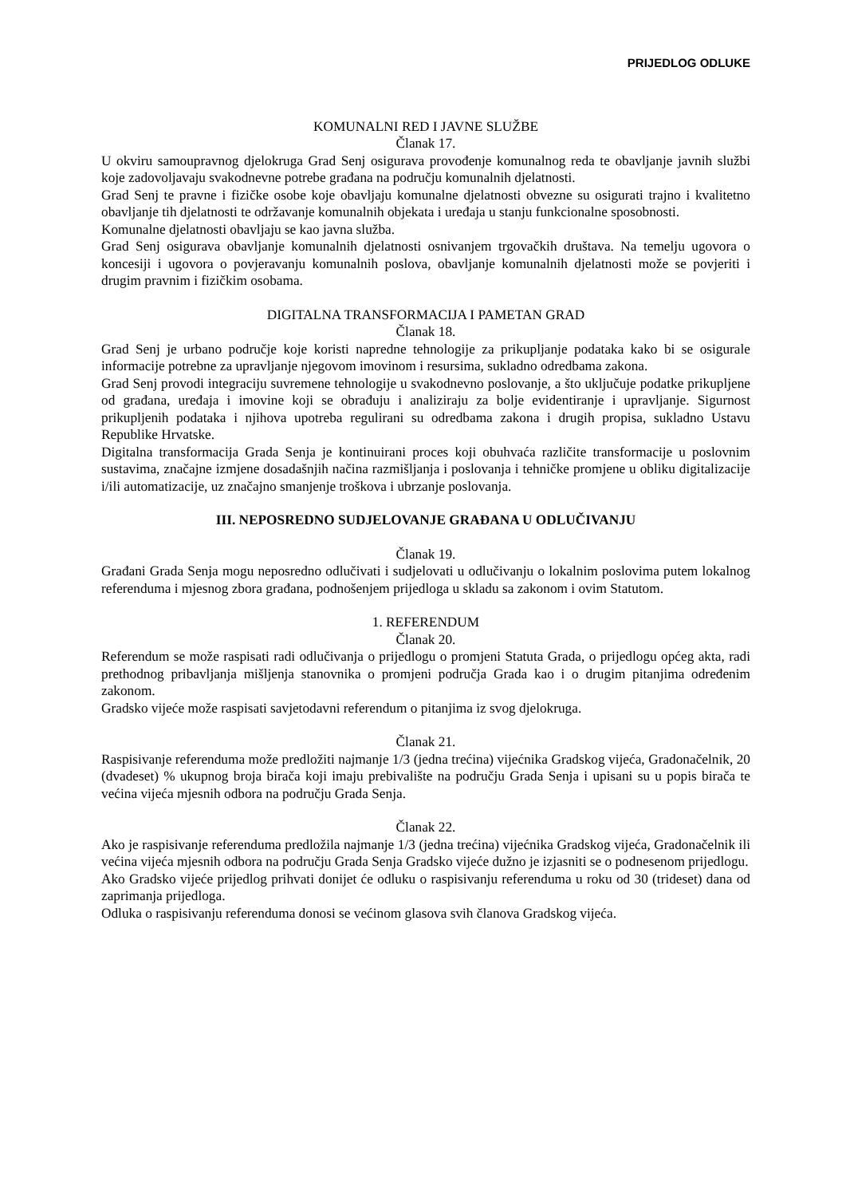PRIJEDLOG ODLUKE
KOMUNALNI RED I JAVNE SLUŽBE
Članak 17.
U okviru samoupravnog djelokruga Grad Senj osigurava provođenje komunalnog reda te obavljanje javnih službi koje zadovoljavaju svakodnevne potrebe građana na području komunalnih djelatnosti.
Grad Senj te pravne i fizičke osobe koje obavljaju komunalne djelatnosti obvezne su osigurati trajno i kvalitetno obavljanje tih djelatnosti te održavanje komunalnih objekata i uređaja u stanju funkcionalne sposobnosti.
Komunalne djelatnosti obavljaju se kao javna služba.
Grad Senj osigurava obavljanje komunalnih djelatnosti osnivanjem trgovačkih društava. Na temelju ugovora o koncesiji i ugovora o povjeravanju komunalnih poslova, obavljanje komunalnih djelatnosti može se povjeriti i drugim pravnim i fizičkim osobama.
DIGITALNA TRANSFORMACIJA I PAMETAN GRAD
Članak 18.
Grad Senj je urbano područje koje koristi napredne tehnologije za prikupljanje podataka kako bi se osigurale informacije potrebne za upravljanje njegovom imovinom i resursima, sukladno odredbama zakona.
Grad Senj provodi integraciju suvremene tehnologije u svakodnevno poslovanje, a što uključuje podatke prikupljene od građana, uređaja i imovine koji se obrađuju i analiziraju za bolje evidentiranje i upravljanje. Sigurnost prikupljenih podataka i njihova upotreba regulirani su odredbama zakona i drugih propisa, sukladno Ustavu Republike Hrvatske.
Digitalna transformacija Grada Senja je kontinuirani proces koji obuhvaća različite transformacije u poslovnim sustavima, značajne izmjene dosadašnjih načina razmišljanja i poslovanja i tehničke promjene u obliku digitalizacije i/ili automatizacije, uz značajno smanjenje troškova i ubrzanje poslovanja.
III. NEPOSREDNO SUDJELOVANJE GRAĐANA U ODLUČIVANJU
Članak 19.
Građani Grada Senja mogu neposredno odlučivati i sudjelovati u odlučivanju o lokalnim poslovima putem lokalnog referenduma i mjesnog zbora građana, podnošenjem prijedloga u skladu sa zakonom i ovim Statutom.
1. REFERENDUM
Članak 20.
Referendum se može raspisati radi odlučivanja o prijedlogu o promjeni Statuta Grada, o prijedlogu općeg akta, radi prethodnog pribavljanja mišljenja stanovnika o promjeni područja Grada kao i o drugim pitanjima određenim zakonom.
Gradsko vijeće može raspisati savjetodavni referendum o pitanjima iz svog djelokruga.
Članak 21.
Raspisivanje referenduma može predložiti najmanje 1/3 (jedna trećina) vijećnika Gradskog vijeća, Gradonačelnik, 20 (dvadeset) % ukupnog broja birača koji imaju prebivalište na području Grada Senja i upisani su u popis birača te većina vijeća mjesnih odbora na području Grada Senja.
Članak 22.
Ako je raspisivanje referenduma predložila najmanje 1/3 (jedna trećina) vijećnika Gradskog vijeća, Gradonačelnik ili većina vijeća mjesnih odbora na području Grada Senja Gradsko vijeće dužno je izjasniti se o podnesenom prijedlogu.
Ako Gradsko vijeće prijedlog prihvati donijet će odluku o raspisivanju referenduma u roku od 30 (trideset) dana od zaprimanja prijedloga.
Odluka o raspisivanju referenduma donosi se većinom glasova svih članova Gradskog vijeća.